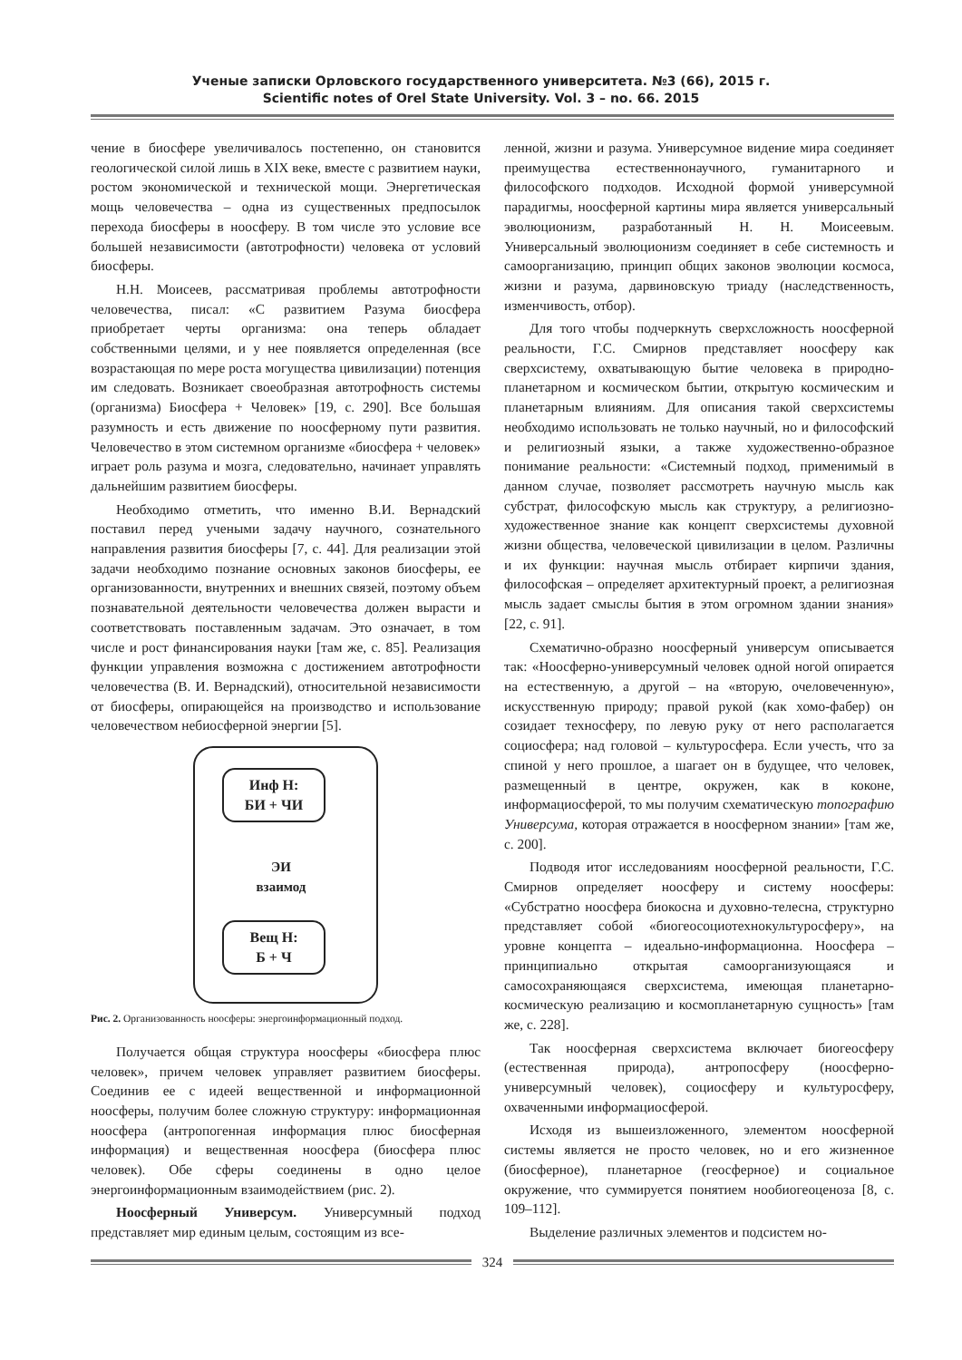Ученые записки Орловского государственного университета. №3 (66), 2015 г.
Scientific notes of Orel State University. Vol. 3 – no. 66. 2015
чение в биосфере увеличивалось постепенно, он становится геологической силой лишь в XIX веке, вместе с развитием науки, ростом экономической и технической мощи. Энергетическая мощь человечества – одна из существенных предпосылок перехода биосферы в ноосферу. В том числе это условие все большей независимости (автотрофности) человека от условий биосферы.
Н.Н. Моисеев, рассматривая проблемы автотрофности человечества, писал: «С развитием Разума биосфера приобретает черты организма: она теперь обладает собственными целями, и у нее появляется определенная (все возрастающая по мере роста могущества цивилизации) потенция им следовать. Возникает своеобразная автотрофность системы (организма) Биосфера + Человек» [19, с. 290]. Все большая разумность и есть движение по ноосферному пути развития. Человечество в этом системном организме «биосфера + человек» играет роль разума и мозга, следовательно, начинает управлять дальнейшим развитием биосферы.
Необходимо отметить, что именно В.И. Вернадский поставил перед учеными задачу научного, сознательного направления развития биосферы [7, с. 44]. Для реализации этой задачи необходимо познание основных законов биосферы, ее организованности, внутренних и внешних связей, поэтому объем познавательной деятельности человечества должен вырасти и соответствовать поставленным задачам. Это означает, в том числе и рост финансирования науки [там же, с. 85]. Реализация функции управления возможна с достижением автотрофности человечества (В. И. Вернадский), относительной независимости от биосферы, опирающейся на производство и использование человечеством небиосферной энергии [5].
Инф Н:
БИ + ЧИ
ЭИ
взаимод
Вещ Н:
Б + Ч
Рис. 2. Организованность ноосферы: энергоинформационный подход.
Получается общая структура ноосферы «биосфера плюс человек», причем человек управляет развитием биосферы. Соединив ее с идеей вещественной и информационной ноосферы, получим более сложную структуру: информационная ноосфера (антропогенная информация плюс биосферная информация) и вещественная ноосфера (биосфера плюс человек). Обе сферы соединены в одно целое энергоинформационным взаимодействием (рис. 2).
Ноосферный Универсум. Универсумный подход представляет мир единым целым, состоящим из все-
ленной, жизни и разума. Универсумное видение мира соединяет преимущества естественнонаучного, гуманитарного и философского подходов. Исходной формой универсумной парадигмы, ноосферной картины мира является универсальный эволюционизм, разработанный Н. Н. Моисеевым. Универсальный эволюционизм соединяет в себе системность и самоорганизацию, принцип общих законов эволюции космоса, жизни и разума, дарвиновскую триаду (наследственность, изменчивость, отбор).
Для того чтобы подчеркнуть сверхсложность ноосферной реальности, Г.С. Смирнов представляет ноосферу как сверхсистему, охватывающую бытие человека в природно-планетарном и космическом бытии, открытую космическим и планетарным влияниям. Для описания такой сверхсистемы необходимо использовать не только научный, но и философский и религиозный языки, а также художественно-образное понимание реальности: «Системный подход, применимый в данном случае, позволяет рассмотреть научную мысль как субстрат, философскую мысль как структуру, а религиозно-художественное знание как концепт сверхсистемы духовной жизни общества, человеческой цивилизации в целом. Различны и их функции: научная мысль отбирает кирпичи здания, философская – определяет архитектурный проект, а религиозная мысль задает смыслы бытия в этом огромном здании знания» [22, с. 91].
Схематично-образно ноосферный универсум описывается так: «Ноосферно-универсумный человек одной ногой опирается на естественную, а другой – на «вторую, очеловеченную», искусственную природу; правой рукой (как хомо-фабер) он созидает техносферу, по левую руку от него располагается социосфера; над головой – культуросфера. Если учесть, что за спиной у него прошлое, а шагает он в будущее, что человек, размещенный в центре, окружен, как в коконе, информациосферой, то мы получим схематическую топографию Универсума, которая отражается в ноосферном знании» [там же, с. 200].
Подводя итог исследованиям ноосферной реальности, Г.С. Смирнов определяет ноосферу и систему ноосферы: «Субстратно ноосфера биокосна и духовно-телесна, структурно представляет собой «биогеосоциотехнокультуросферу», на уровне концепта – идеально-информационна. Ноосфера – принципиально открытая самоорганизующаяся и самосохраняющаяся сверхсистема, имеющая планетарно-космическую реализацию и космопланетарную сущность» [там же, с. 228].
Так ноосферная сверхсистема включает биогеосферу (естественная природа), антропосферу (ноосферно-универсумный человек), социосферу и культуросферу, охваченными информациосферой.
Исходя из вышеизложенного, элементом ноосферной системы является не просто человек, но и его жизненное (биосферное), планетарное (геосферное) и социальное окружение, что суммируется понятием нообиогеоценоза [8, с. 109–112].
Выделение различных элементов и подсистем но-
324